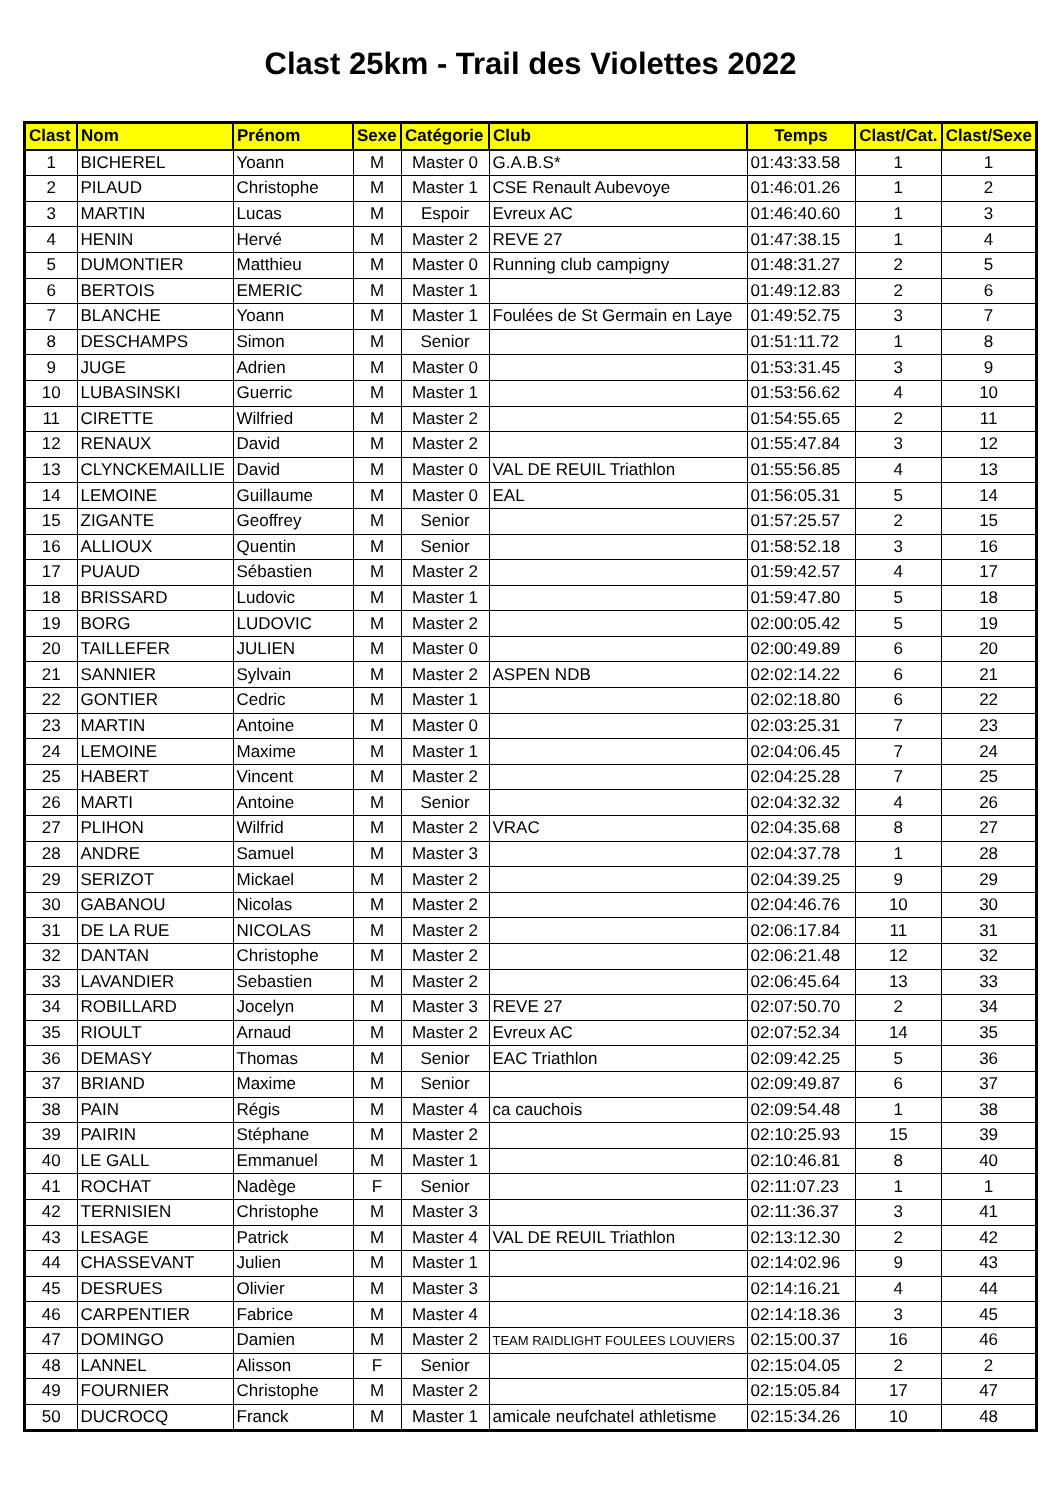Clast 25km - Trail des Violettes 2022
| Clast | Nom | Prénom | Sexe | Catégorie | Club | Temps | Clast/Cat. | Clast/Sexe |
| --- | --- | --- | --- | --- | --- | --- | --- | --- |
| 1 | BICHEREL | Yoann | M | Master 0 | G.A.B.S* | 01:43:33.58 | 1 | 1 |
| 2 | PILAUD | Christophe | M | Master 1 | CSE Renault Aubevoye | 01:46:01.26 | 1 | 2 |
| 3 | MARTIN | Lucas | M | Espoir | Evreux AC | 01:46:40.60 | 1 | 3 |
| 4 | HENIN | Hervé | M | Master 2 | REVE 27 | 01:47:38.15 | 1 | 4 |
| 5 | DUMONTIER | Matthieu | M | Master 0 | Running club campigny | 01:48:31.27 | 2 | 5 |
| 6 | BERTOIS | EMERIC | M | Master 1 | | 01:49:12.83 | 2 | 6 |
| 7 | BLANCHE | Yoann | M | Master 1 | Foulées de St Germain en Laye | 01:49:52.75 | 3 | 7 |
| 8 | DESCHAMPS | Simon | M | Senior | | 01:51:11.72 | 1 | 8 |
| 9 | JUGE | Adrien | M | Master 0 | | 01:53:31.45 | 3 | 9 |
| 10 | LUBASINSKI | Guerric | M | Master 1 | | 01:53:56.62 | 4 | 10 |
| 11 | CIRETTE | Wilfried | M | Master 2 | | 01:54:55.65 | 2 | 11 |
| 12 | RENAUX | David | M | Master 2 | | 01:55:47.84 | 3 | 12 |
| 13 | CLYNCKEMAILLIE | David | M | Master 0 | VAL DE REUIL Triathlon | 01:55:56.85 | 4 | 13 |
| 14 | LEMOINE | Guillaume | M | Master 0 | EAL | 01:56:05.31 | 5 | 14 |
| 15 | ZIGANTE | Geoffrey | M | Senior | | 01:57:25.57 | 2 | 15 |
| 16 | ALLIOUX | Quentin | M | Senior | | 01:58:52.18 | 3 | 16 |
| 17 | PUAUD | Sébastien | M | Master 2 | | 01:59:42.57 | 4 | 17 |
| 18 | BRISSARD | Ludovic | M | Master 1 | | 01:59:47.80 | 5 | 18 |
| 19 | BORG | LUDOVIC | M | Master 2 | | 02:00:05.42 | 5 | 19 |
| 20 | TAILLEFER | JULIEN | M | Master 0 | | 02:00:49.89 | 6 | 20 |
| 21 | SANNIER | Sylvain | M | Master 2 | ASPEN NDB | 02:02:14.22 | 6 | 21 |
| 22 | GONTIER | Cedric | M | Master 1 | | 02:02:18.80 | 6 | 22 |
| 23 | MARTIN | Antoine | M | Master 0 | | 02:03:25.31 | 7 | 23 |
| 24 | LEMOINE | Maxime | M | Master 1 | | 02:04:06.45 | 7 | 24 |
| 25 | HABERT | Vincent | M | Master 2 | | 02:04:25.28 | 7 | 25 |
| 26 | MARTI | Antoine | M | Senior | | 02:04:32.32 | 4 | 26 |
| 27 | PLIHON | Wilfrid | M | Master 2 | VRAC | 02:04:35.68 | 8 | 27 |
| 28 | ANDRE | Samuel | M | Master 3 | | 02:04:37.78 | 1 | 28 |
| 29 | SERIZOT | Mickael | M | Master 2 | | 02:04:39.25 | 9 | 29 |
| 30 | GABANOU | Nicolas | M | Master 2 | | 02:04:46.76 | 10 | 30 |
| 31 | DE LA RUE | NICOLAS | M | Master 2 | | 02:06:17.84 | 11 | 31 |
| 32 | DANTAN | Christophe | M | Master 2 | | 02:06:21.48 | 12 | 32 |
| 33 | LAVANDIER | Sebastien | M | Master 2 | | 02:06:45.64 | 13 | 33 |
| 34 | ROBILLARD | Jocelyn | M | Master 3 | REVE 27 | 02:07:50.70 | 2 | 34 |
| 35 | RIOULT | Arnaud | M | Master 2 | Evreux AC | 02:07:52.34 | 14 | 35 |
| 36 | DEMASY | Thomas | M | Senior | EAC Triathlon | 02:09:42.25 | 5 | 36 |
| 37 | BRIAND | Maxime | M | Senior | | 02:09:49.87 | 6 | 37 |
| 38 | PAIN | Régis | M | Master 4 | ca cauchois | 02:09:54.48 | 1 | 38 |
| 39 | PAIRIN | Stéphane | M | Master 2 | | 02:10:25.93 | 15 | 39 |
| 40 | LE GALL | Emmanuel | M | Master 1 | | 02:10:46.81 | 8 | 40 |
| 41 | ROCHAT | Nadège | F | Senior | | 02:11:07.23 | 1 | 1 |
| 42 | TERNISIEN | Christophe | M | Master 3 | | 02:11:36.37 | 3 | 41 |
| 43 | LESAGE | Patrick | M | Master 4 | VAL DE REUIL Triathlon | 02:13:12.30 | 2 | 42 |
| 44 | CHASSEVANT | Julien | M | Master 1 | | 02:14:02.96 | 9 | 43 |
| 45 | DESRUES | Olivier | M | Master 3 | | 02:14:16.21 | 4 | 44 |
| 46 | CARPENTIER | Fabrice | M | Master 4 | | 02:14:18.36 | 3 | 45 |
| 47 | DOMINGO | Damien | M | Master 2 | TEAM RAIDLIGHT FOULEES LOUVIERS | 02:15:00.37 | 16 | 46 |
| 48 | LANNEL | Alisson | F | Senior | | 02:15:04.05 | 2 | 2 |
| 49 | FOURNIER | Christophe | M | Master 2 | | 02:15:05.84 | 17 | 47 |
| 50 | DUCROCQ | Franck | M | Master 1 | amicale neufchatel athletisme | 02:15:34.26 | 10 | 48 |